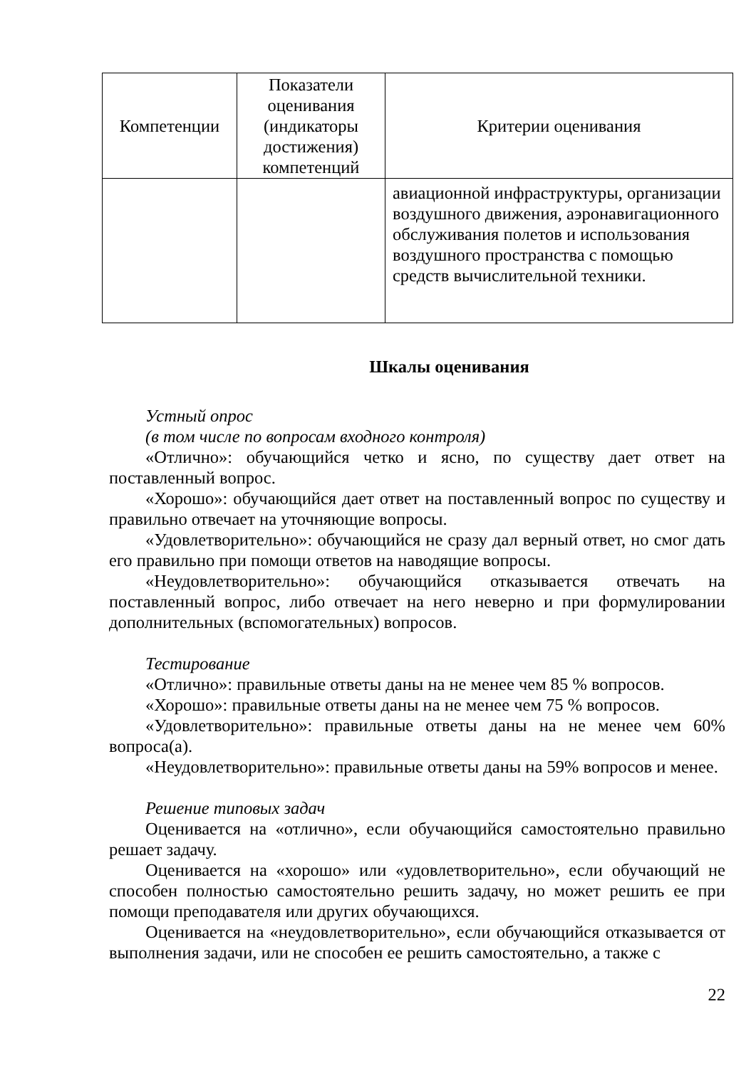| Компетенции | Показатели оценивания (индикаторы достижения) компетенций | Критерии оценивания |
| --- | --- | --- |
| | | авиационной инфраструктуры, организации воздушного движения, аэронавигационного обслуживания полетов и использования воздушного пространства с помощью средств вычислительной техники. |
Шкалы оценивания
Устный опрос
(в том числе по вопросам входного контроля)
«Отлично»: обучающийся четко и ясно, по существу дает ответ на поставленный вопрос.
«Хорошо»: обучающийся дает ответ на поставленный вопрос по существу и правильно отвечает на уточняющие вопросы.
«Удовлетворительно»: обучающийся не сразу дал верный ответ, но смог дать его правильно при помощи ответов на наводящие вопросы.
«Неудовлетворительно»: обучающийся отказывается отвечать на поставленный вопрос, либо отвечает на него неверно и при формулировании дополнительных (вспомогательных) вопросов.
Тестирование
«Отлично»: правильные ответы даны на не менее чем 85 % вопросов.
«Хорошо»: правильные ответы даны на не менее чем 75 % вопросов.
«Удовлетворительно»: правильные ответы даны на не менее чем 60% вопроса(а).
«Неудовлетворительно»: правильные ответы даны на 59% вопросов и менее.
Решение типовых задач
Оценивается на «отлично», если обучающийся самостоятельно правильно решает задачу.
Оценивается на «хорошо» или «удовлетворительно», если обучающий не способен полностью самостоятельно решить задачу, но может решить ее при помощи преподавателя или других обучающихся.
Оценивается на «неудовлетворительно», если обучающийся отказывается от выполнения задачи, или не способен ее решить самостоятельно, а также с
22